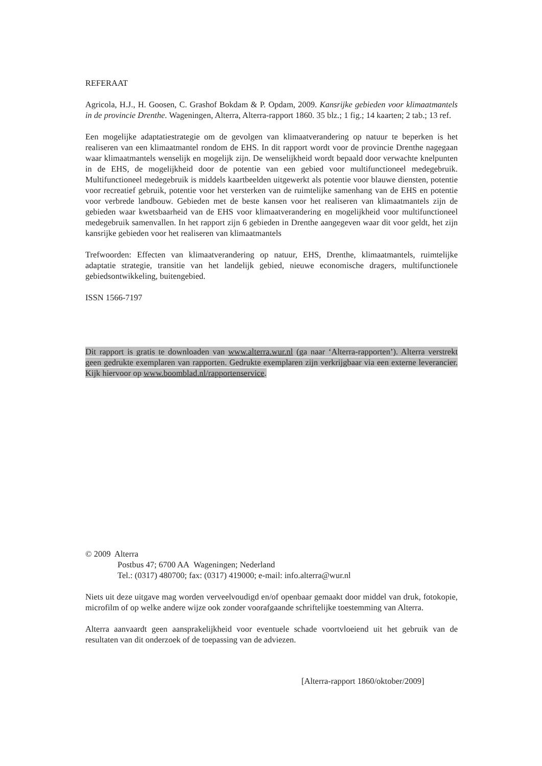REFERAAT
Agricola, H.J., H. Goosen, C. Grashof Bokdam & P. Opdam, 2009. Kansrijke gebieden voor klimaatmantels in de provincie Drenthe. Wageningen, Alterra, Alterra-rapport 1860. 35 blz.; 1 fig.; 14 kaarten; 2 tab.; 13 ref.
Een mogelijke adaptatiestrategie om de gevolgen van klimaatverandering op natuur te beperken is het realiseren van een klimaatmantel rondom de EHS. In dit rapport wordt voor de provincie Drenthe nagegaan waar klimaatmantels wenselijk en mogelijk zijn. De wenselijkheid wordt bepaald door verwachte knelpunten in de EHS, de mogelijkheid door de potentie van een gebied voor multifunctioneel medegebruik. Multifunctioneel medegebruik is middels kaartbeelden uitgewerkt als potentie voor blauwe diensten, potentie voor recreatief gebruik, potentie voor het versterken van de ruimtelijke samenhang van de EHS en potentie voor verbrede landbouw. Gebieden met de beste kansen voor het realiseren van klimaatmantels zijn de gebieden waar kwetsbaarheid van de EHS voor klimaatverandering en mogelijkheid voor multifunctioneel medegebruik samenvallen. In het rapport zijn 6 gebieden in Drenthe aangegeven waar dit voor geldt, het zijn kansrijke gebieden voor het realiseren van klimaatmantels
Trefwoorden: Effecten van klimaatverandering op natuur, EHS, Drenthe, klimaatmantels, ruimtelijke adaptatie strategie, transitie van het landelijk gebied, nieuwe economische dragers, multifunctionele gebiedsontwikkeling, buitengebied.
ISSN 1566-7197
Dit rapport is gratis te downloaden van www.alterra.wur.nl (ga naar ‘Alterra-rapporten’). Alterra verstrekt geen gedrukte exemplaren van rapporten. Gedrukte exemplaren zijn verkrijgbaar via een externe leverancier. Kijk hiervoor op www.boomblad.nl/rapportenservice.
© 2009 Alterra
Postbus 47; 6700 AA Wageningen; Nederland
Tel.: (0317) 480700; fax: (0317) 419000; e-mail: info.alterra@wur.nl
Niets uit deze uitgave mag worden verveelvoudigd en/of openbaar gemaakt door middel van druk, fotokopie, microfilm of op welke andere wijze ook zonder voorafgaande schriftelijke toestemming van Alterra.
Alterra aanvaardt geen aansprakelijkheid voor eventuele schade voortvloeiend uit het gebruik van de resultaten van dit onderzoek of de toepassing van de adviezen.
[Alterra-rapport 1860/oktober/2009]